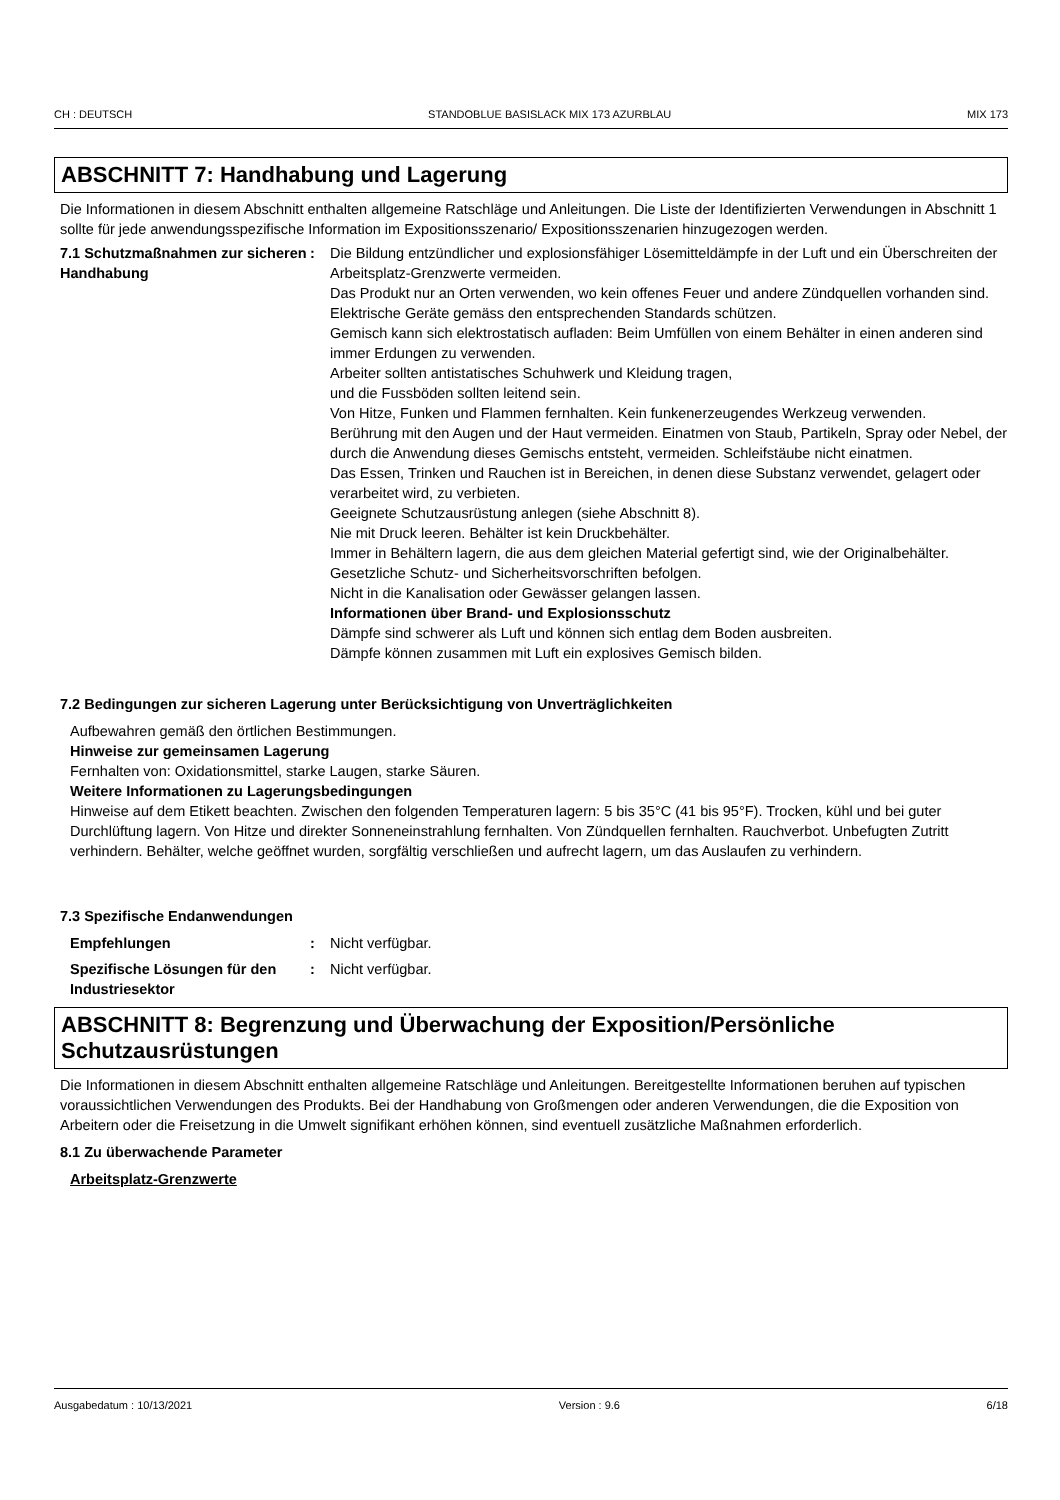CH : DEUTSCH STANDOBLUE BASISLACK MIX 173 AZURBLAU MIX 173
ABSCHNITT 7: Handhabung und Lagerung
Die Informationen in diesem Abschnitt enthalten allgemeine Ratschläge und Anleitungen. Die Liste der Identifizierten Verwendungen in Abschnitt 1 sollte für jede anwendungsspezifische Information im Expositionsszenario/ Expositionsszenarien hinzugezogen werden.
7.1 Schutzmaßnahmen zur sicheren Handhabung
: Die Bildung entzündlicher und explosionsfähiger Lösemitteldämpfe in der Luft und ein Überschreiten der Arbeitsplatz-Grenzwerte vermeiden.
Das Produkt nur an Orten verwenden, wo kein offenes Feuer und andere Zündquellen vorhanden sind. Elektrische Geräte gemäss den entsprechenden Standards schützen.
Gemisch kann sich elektrostatisch aufladen: Beim Umfüllen von einem Behälter in einen anderen sind immer Erdungen zu verwenden.
Arbeiter sollten antistatisches Schuhwerk und Kleidung tragen,
und die Fussböden sollten leitend sein.
Von Hitze, Funken und Flammen fernhalten. Kein funkenerzeugendes Werkzeug verwenden.
Berührung mit den Augen und der Haut vermeiden. Einatmen von Staub, Partikeln, Spray oder Nebel, der durch die Anwendung dieses Gemischs entsteht, vermeiden. Schleifstäube nicht einatmen.
Das Essen, Trinken und Rauchen ist in Bereichen, in denen diese Substanz verwendet, gelagert oder verarbeitet wird, zu verbieten.
Geeignete Schutzausrüstung anlegen (siehe Abschnitt 8).
Nie mit Druck leeren. Behälter ist kein Druckbehälter.
Immer in Behältern lagern, die aus dem gleichen Material gefertigt sind, wie der Originalbehälter.
Gesetzliche Schutz- und Sicherheitsvorschriften befolgen.
Nicht in die Kanalisation oder Gewässer gelangen lassen.
Informationen über Brand- und Explosionsschutz
Dämpfe sind schwerer als Luft und können sich entlag dem Boden ausbreiten.
Dämpfe können zusammen mit Luft ein explosives Gemisch bilden.
7.2 Bedingungen zur sicheren Lagerung unter Berücksichtigung von Unverträglichkeiten
Aufbewahren gemäß den örtlichen Bestimmungen.
Hinweise zur gemeinsamen Lagerung
Fernhalten von: Oxidationsmittel, starke Laugen, starke Säuren.
Weitere Informationen zu Lagerungsbedingungen
Hinweise auf dem Etikett beachten. Zwischen den folgenden Temperaturen lagern: 5 bis 35°C (41 bis 95°F). Trocken, kühl und bei guter Durchlüftung lagern. Von Hitze und direkter Sonneneinstrahlung fernhalten. Von Zündquellen fernhalten. Rauchverbot. Unbefugten Zutritt verhindern. Behälter, welche geöffnet wurden, sorgfältig verschließen und aufrecht lagern, um das Auslaufen zu verhindern.
7.3 Spezifische Endanwendungen
Empfehlungen : Nicht verfügbar.
Spezifische Lösungen für den Industriesektor
: Nicht verfügbar.
ABSCHNITT 8: Begrenzung und Überwachung der Exposition/Persönliche Schutzausrüstungen
Die Informationen in diesem Abschnitt enthalten allgemeine Ratschläge und Anleitungen. Bereitgestellte Informationen beruhen auf typischen voraussichtlichen Verwendungen des Produkts. Bei der Handhabung von Großmengen oder anderen Verwendungen, die die Exposition von Arbeitern oder die Freisetzung in die Umwelt signifikant erhöhen können, sind eventuell zusätzliche Maßnahmen erforderlich.
8.1 Zu überwachende Parameter
Arbeitsplatz-Grenzwerte
Ausgabedatum : 10/13/2021 Version : 9.6 6/18